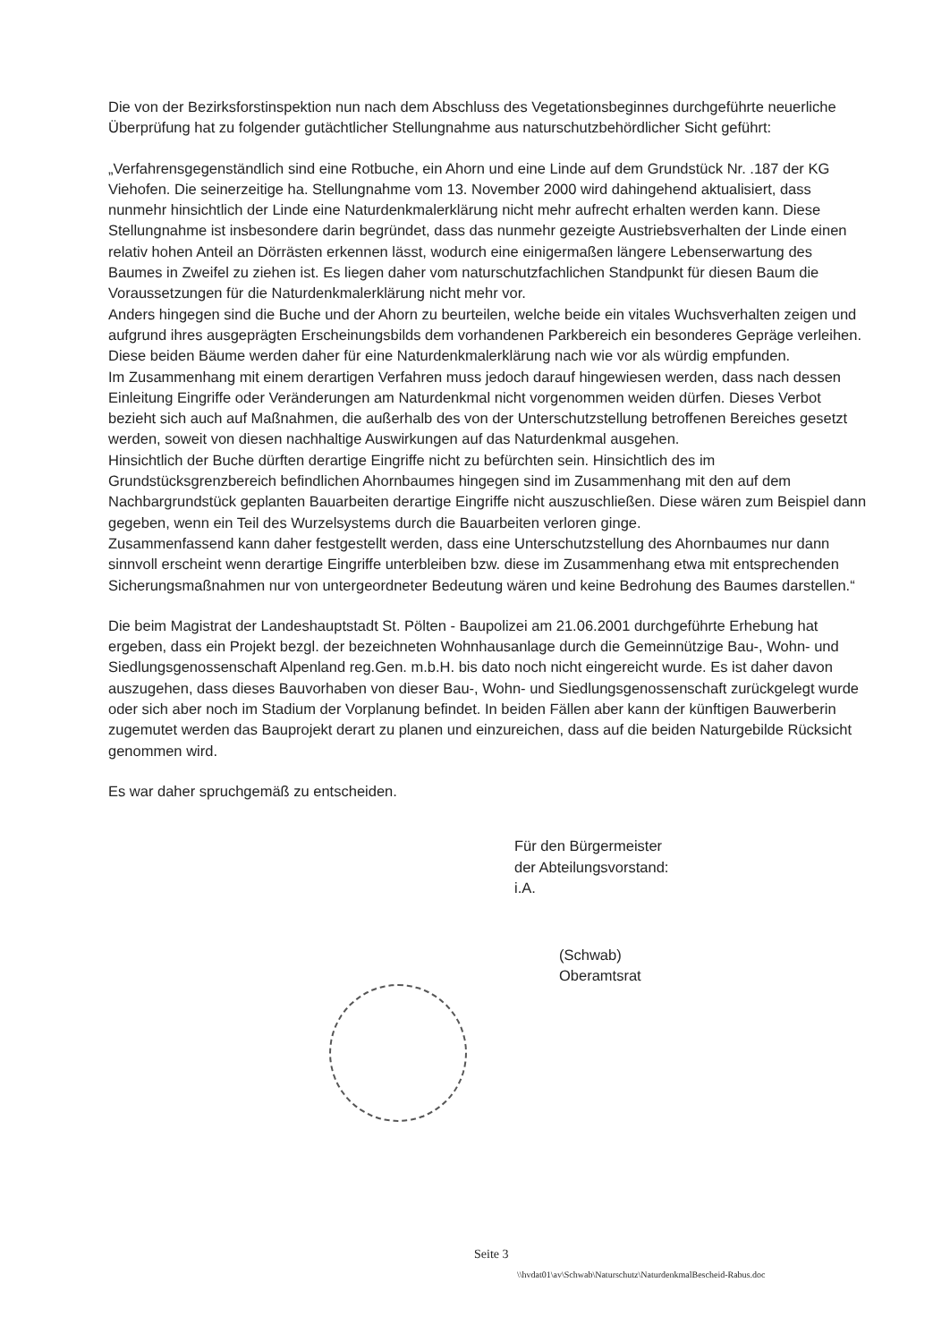Die von der Bezirksforstinspektion nun nach dem Abschluss des Vegetationsbeginnes durchgeführte neuerliche Überprüfung hat zu folgender gutächtlicher Stellungnahme aus naturschutzbehördlicher Sicht geführt:
„Verfahrensgegenständlich sind eine Rotbuche, ein Ahorn und eine Linde auf dem Grundstück Nr. .187 der KG Viehofen. Die seinerzeitige ha. Stellungnahme vom 13. November 2000 wird dahingehend aktualisiert, dass nunmehr hinsichtlich der Linde eine Naturdenkmalerklärung nicht mehr aufrecht erhalten werden kann. Diese Stellungnahme ist insbesondere darin begründet, dass das nunmehr gezeigte Austriebsverhalten der Linde einen relativ hohen Anteil an Dörrästen erkennen lässt, wodurch eine einigermaßen längere Lebenserwartung des Baumes in Zweifel zu ziehen ist. Es liegen daher vom naturschutzfachlichen Standpunkt für diesen Baum die Voraussetzungen für die Naturdenkmalerklärung nicht mehr vor.
Anders hingegen sind die Buche und der Ahorn zu beurteilen, welche beide ein vitales Wuchsverhalten zeigen und aufgrund ihres ausgeprägten Erscheinungsbilds dem vorhandenen Parkbereich ein besonderes Gepräge verleihen. Diese beiden Bäume werden daher für eine Naturdenkmalerklärung nach wie vor als würdig empfunden.
Im Zusammenhang mit einem derartigen Verfahren muss jedoch darauf hingewiesen werden, dass nach dessen Einleitung Eingriffe oder Veränderungen am Naturdenkmal nicht vorgenommen weiden dürfen. Dieses Verbot bezieht sich auch auf Maßnahmen, die außerhalb des von der Unterschutzstellung betroffenen Bereiches gesetzt werden, soweit von diesen nachhaltige Auswirkungen auf das Naturdenkmal ausgehen.
Hinsichtlich der Buche dürften derartige Eingriffe nicht zu befürchten sein. Hinsichtlich des im Grundstücksgrenzbereich befindlichen Ahornbaumes hingegen sind im Zusammenhang mit den auf dem Nachbargrundstück geplanten Bauarbeiten derartige Eingriffe nicht auszuschließen. Diese wären zum Beispiel dann gegeben, wenn ein Teil des Wurzelsystems durch die Bauarbeiten verloren ginge.
Zusammenfassend kann daher festgestellt werden, dass eine Unterschutzstellung des Ahornbaumes nur dann sinnvoll erscheint wenn derartige Eingriffe unterbleiben bzw. diese im Zusammenhang etwa mit entsprechenden Sicherungsmaßnahmen nur von untergeordneter Bedeutung wären und keine Bedrohung des Baumes darstellen.“
Die beim Magistrat der Landeshauptstadt St. Pölten - Baupolizei am 21.06.2001 durchgeführte Erhebung hat ergeben, dass ein Projekt bezgl. der bezeichneten Wohnhausanlage durch die Gemeinnützige Bau-, Wohn- und Siedlungsgenossenschaft Alpenland reg.Gen. m.b.H. bis dato noch nicht eingereicht wurde. Es ist daher davon auszugehen, dass dieses Bauvorhaben von dieser Bau-, Wohn- und Siedlungsgenossenschaft zurückgelegt wurde oder sich aber noch im Stadium der Vorplanung befindet. In beiden Fällen aber kann der künftigen Bauwerberin zugemutet werden das Bauprojekt derart zu planen und einzureichen, dass auf die beiden Naturgebilde Rücksicht genommen wird.
Es war daher spruchgemäß zu entscheiden.
Für den Bürgermeister
der Abteilungsvorstand:
i.A.
(Schwab)
Oberamtsrat
Seite 3
\\hvdat01\av\Schwab\Naturschutz\NaturdenkmalBescheid-Rabus.doc